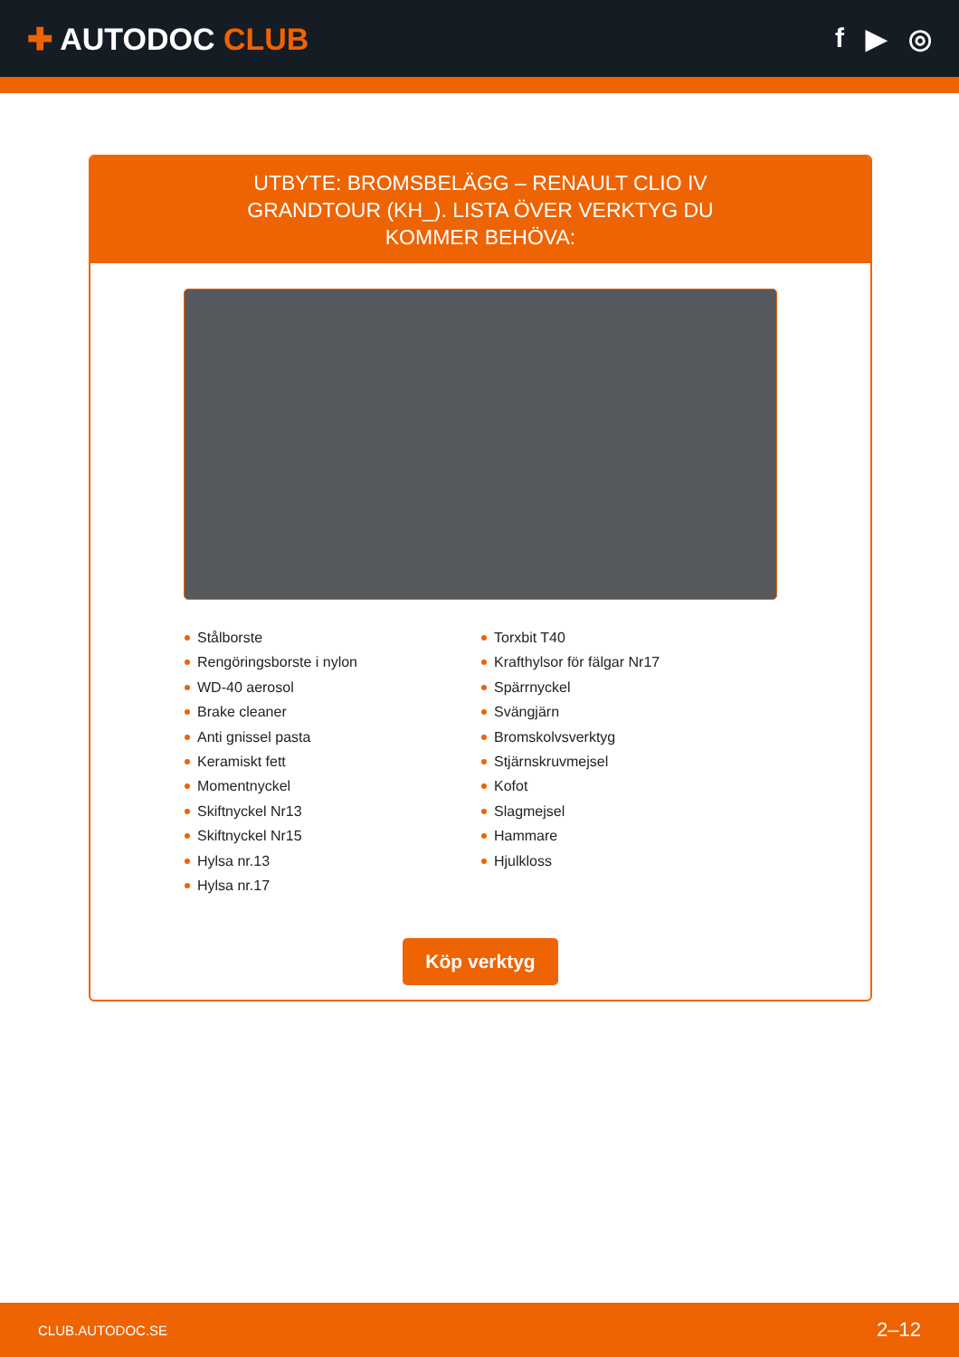✚ AUTODOC CLUB f ▶ ◎
UTBYTE: BROMSBELÄGG – RENAULT CLIO IV GRANDTOUR (KH_). LISTA ÖVER VERKTYG DU KOMMER BEHÖVA:
Stålborste
Rengöringsborste i nylon
WD-40 aerosol
Brake cleaner
Anti gnissel pasta
Keramiskt fett
Momentnyckel
Skiftnyckel Nr13
Skiftnyckel Nr15
Hylsa nr.13
Hylsa nr.17
Torxbit T40
Krafthylsor för fälgar Nr17
Spärrnyckel
Svängjärn
Bromskolvsverktyg
Stjärnskruvmejsel
Kofot
Slagmejsel
Hammare
Hjulkloss
Köp verktyg
CLUB.AUTODOC.SE 2–12